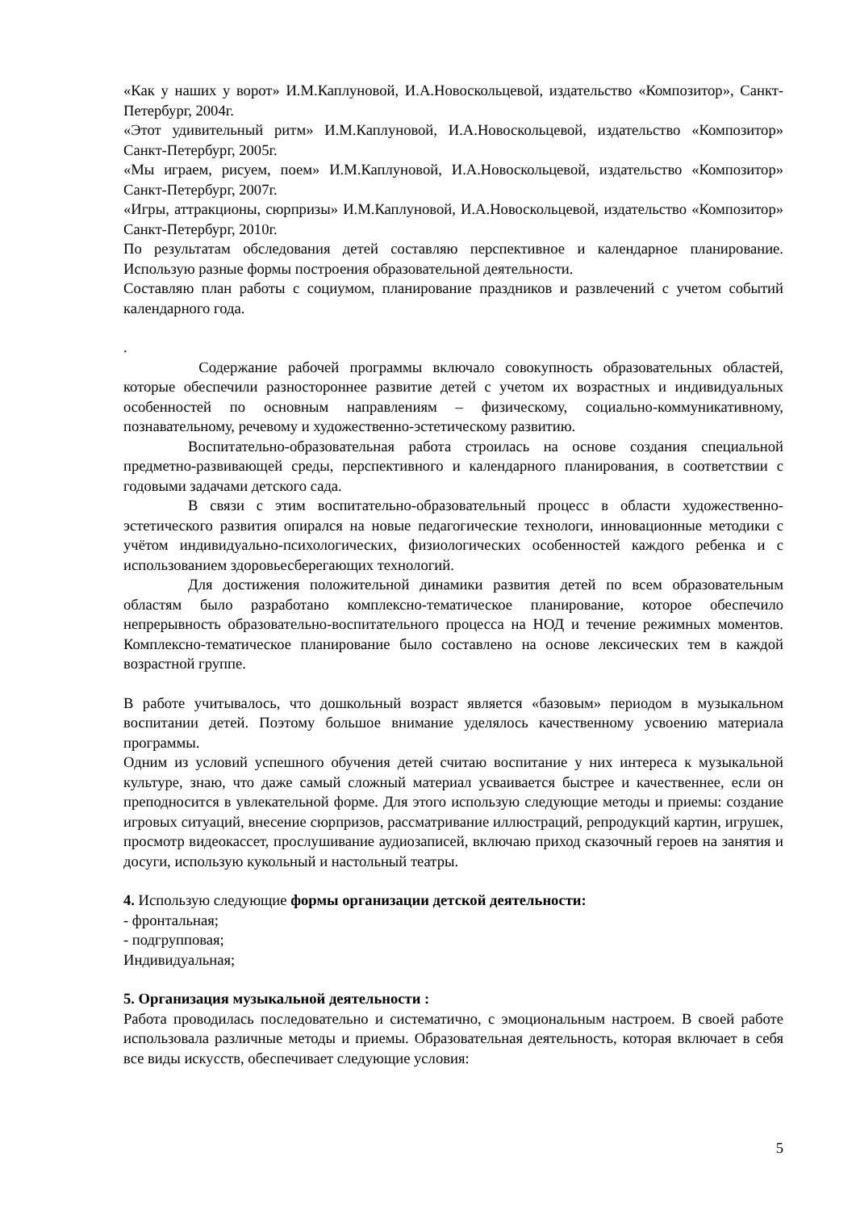«Как у наших у ворот» И.М.Каплуновой, И.А.Новоскольцевой, издательство «Композитор», Санкт-Петербург, 2004г.
«Этот удивительный ритм» И.М.Каплуновой, И.А.Новоскольцевой, издательство «Композитор» Санкт-Петербург, 2005г.
«Мы играем, рисуем, поем» И.М.Каплуновой, И.А.Новоскольцевой, издательство «Композитор» Санкт-Петербург, 2007г.
«Игры, аттракционы, сюрпризы» И.М.Каплуновой, И.А.Новоскольцевой, издательство «Композитор» Санкт-Петербург, 2010г.
По результатам обследования детей составляю перспективное и календарное планирование. Использую разные формы построения образовательной деятельности.
Составляю план работы с социумом, планирование праздников и развлечений с учетом событий календарного года.
.
Содержание рабочей программы включало совокупность образовательных областей, которые обеспечили разностороннее развитие детей с учетом их возрастных и индивидуальных особенностей по основным направлениям – физическому, социально-коммуникативному, познавательному, речевому и художественно-эстетическому развитию.
Воспитательно-образовательная работа строилась на основе создания специальной предметно-развивающей среды, перспективного и календарного планирования, в соответствии с годовыми задачами детского сада.
В связи с этим воспитательно-образовательный процесс в области художественно-эстетического развития опирался на новые педагогические технологи, инновационные методики с учётом индивидуально-психологических, физиологических особенностей каждого ребенка и с использованием здоровьесберегающих технологий.
Для достижения положительной динамики развития детей по всем образовательным областям было разработано комплексно-тематическое планирование, которое обеспечило непрерывность образовательно-воспитательного процесса на НОД и течение режимных моментов. Комплексно-тематическое планирование было составлено на основе лексических тем в каждой возрастной группе.
В работе учитывалось, что дошкольный возраст является «базовым» периодом в музыкальном воспитании детей. Поэтому большое внимание уделялось качественному усвоению материала программы.
Одним из условий успешного обучения детей считаю воспитание у них интереса к музыкальной культуре, знаю, что даже самый сложный материал усваивается быстрее и качественнее, если он преподносится в увлекательной форме. Для этого использую следующие методы и приемы: создание игровых ситуаций, внесение сюрпризов, рассматривание иллюстраций, репродукций картин, игрушек, просмотр видеокассет, прослушивание аудиозаписей, включаю приход сказочный героев на занятия и досуги, использую кукольный и настольный театры.
4. Использую следующие формы организации детской деятельности:
- фронтальная;
- подгрупповая;
Индивидуальная;
5. Организация музыкальной деятельности :
Работа проводилась последовательно и систематично, с эмоциональным настроем. В своей работе использовала различные методы и приемы. Образовательная деятельность, которая включает в себя все виды искусств, обеспечивает следующие условия:
5